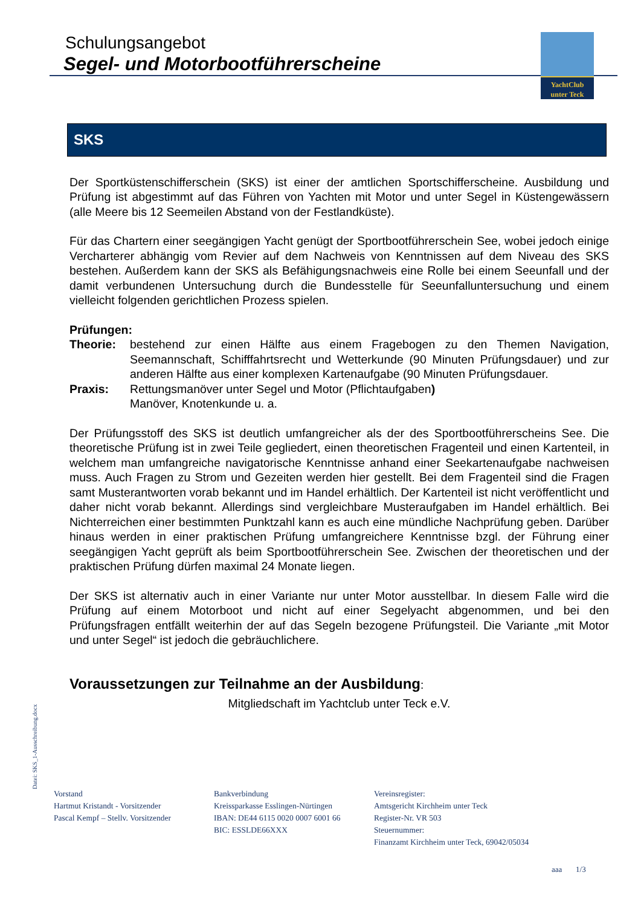Schulungsangebot
Segel- und Motorbootführerscheine
YachtClub
unter Teck
SKS
Der Sportküstenschifferschein (SKS) ist einer der amtlichen Sportschifferscheine. Ausbildung und Prüfung ist abgestimmt auf das Führen von Yachten mit Motor und unter Segel in Küstengewässern (alle Meere bis 12 Seemeilen Abstand von der Festlandküste).
Für das Chartern einer seegängigen Yacht genügt der Sportbootführerschein See, wobei jedoch einige Vercharterer abhängig vom Revier auf dem Nachweis von Kenntnissen auf dem Niveau des SKS bestehen. Außerdem kann der SKS als Befähigungsnachweis eine Rolle bei einem Seeunfall und der damit verbundenen Untersuchung durch die Bundesstelle für Seeunfalluntersuchung und einem vielleicht folgenden gerichtlichen Prozess spielen.
Prüfungen:
Theorie: bestehend zur einen Hälfte aus einem Fragebogen zu den Themen Navigation, Seemannschaft, Schifffahrtsrecht und Wetterkunde (90 Minuten Prüfungsdauer) und zur anderen Hälfte aus einer komplexen Kartenaufgabe (90 Minuten Prüfungsdauer.
Praxis: Rettungsmanöver unter Segel und Motor (Pflichtaufgaben)
Manöver, Knotenkunde u. a.
Der Prüfungsstoff des SKS ist deutlich umfangreicher als der des Sportbootführerscheins See. Die theoretische Prüfung ist in zwei Teile gegliedert, einen theoretischen Fragenteil und einen Kartenteil, in welchem man umfangreiche navigatorische Kenntnisse anhand einer Seekartenaufgabe nachweisen muss. Auch Fragen zu Strom und Gezeiten werden hier gestellt. Bei dem Fragenteil sind die Fragen samt Musterantworten vorab bekannt und im Handel erhältlich. Der Kartenteil ist nicht veröffentlicht und daher nicht vorab bekannt. Allerdings sind vergleichbare Musteraufgaben im Handel erhältlich. Bei Nichterreichen einer bestimmten Punktzahl kann es auch eine mündliche Nachprüfung geben. Darüber hinaus werden in einer praktischen Prüfung umfangreichere Kenntnisse bzgl. der Führung einer seegängigen Yacht geprüft als beim Sportbootführerschein See. Zwischen der theoretischen und der praktischen Prüfung dürfen maximal 24 Monate liegen.
Der SKS ist alternativ auch in einer Variante nur unter Motor ausstellbar. In diesem Falle wird die Prüfung auf einem Motorboot und nicht auf einer Segelyacht abgenommen, und bei den Prüfungsfragen entfällt weiterhin der auf das Segeln bezogene Prüfungsteil. Die Variante „mit Motor und unter Segel“ ist jedoch die gebräuchlichere.
Voraussetzungen zur Teilnahme an der Ausbildung:
Mitgliedschaft im Yachtclub unter Teck e.V.
Datei: SKS_1-Ausschreibung.docx
Vorstand
Hartmut Kristandt - Vorsitzender
Pascal Kempf – Stellv. Vorsitzender
Bankverbindung
Kreissparkasse Esslingen-Nürtingen
IBAN: DE44 6115 0020 0007 6001 66
BIC: ESSLDE66XXX
Vereinsregister:
Amtsgericht Kirchheim unter Teck
Register-Nr. VR 503
Steuernummer:
Finanzamt Kirchheim unter Teck, 69042/05034
aaa 1/3